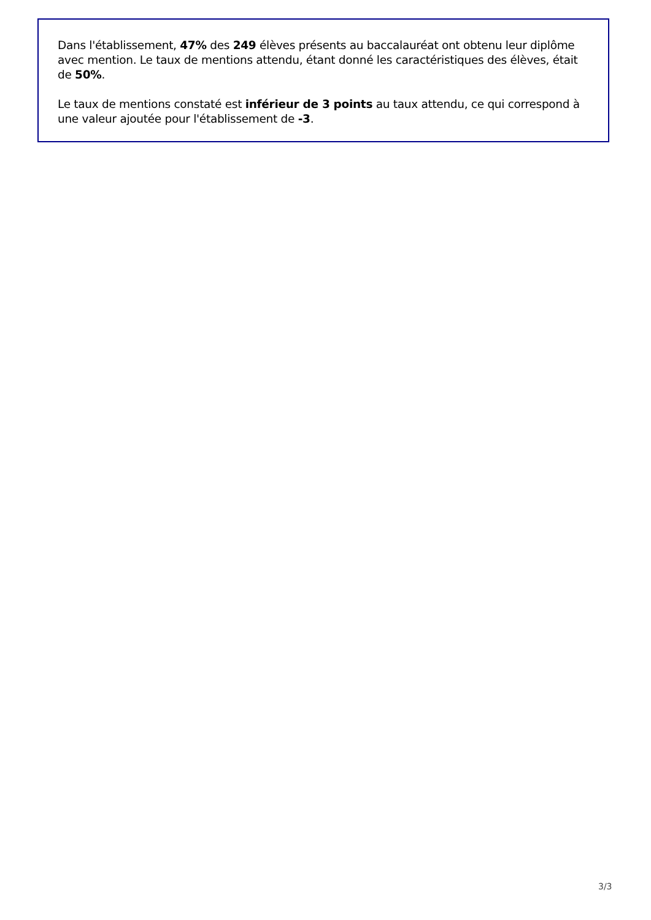Dans l'établissement, 47% des 249 élèves présents au baccalauréat ont obtenu leur diplôme avec mention. Le taux de mentions attendu, étant donné les caractéristiques des élèves, était de 50%.
Le taux de mentions constaté est inférieur de 3 points au taux attendu, ce qui correspond à une valeur ajoutée pour l'établissement de -3.
3/3